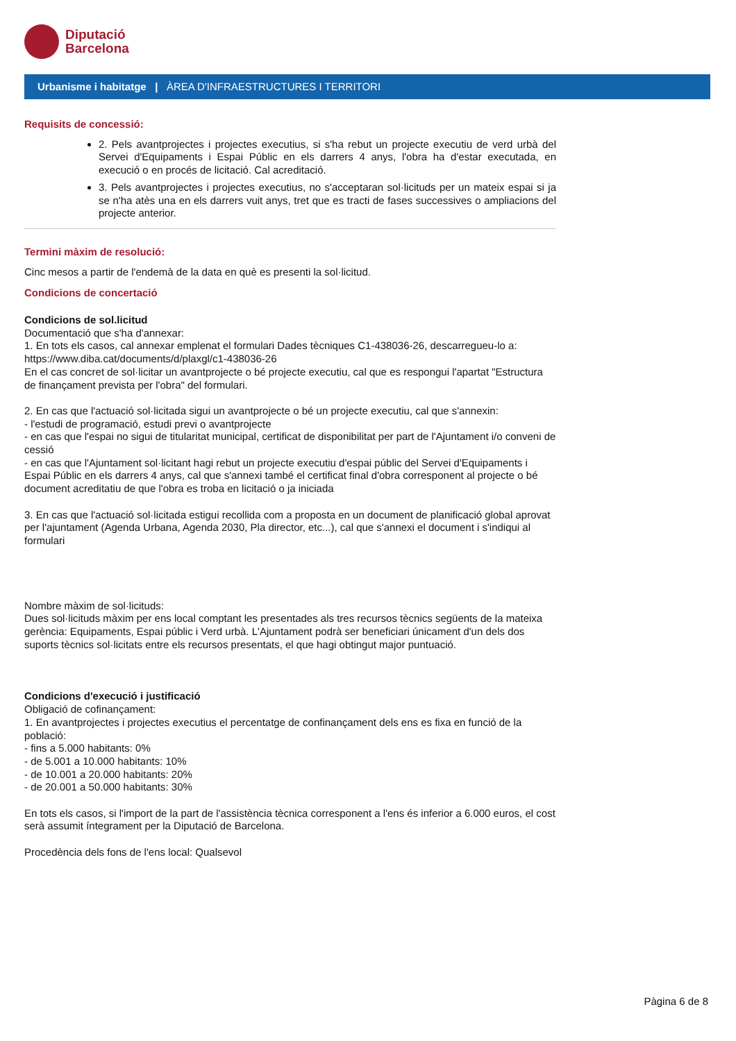Diputació
Barcelona
Urbanisme i habitatge | ÀREA D'INFRAESTRUCTURES I TERRITORI
Requisits de concessió:
2. Pels avantprojectes i projectes executius, si s'ha rebut un projecte executiu de verd urbà del Servei d'Equipaments i Espai Públic en els darrers 4 anys, l'obra ha d'estar executada, en execució o en procés de licitació. Cal acreditació.
3. Pels avantprojectes i projectes executius, no s'acceptaran sol·licituds per un mateix espai si ja se n'ha atès una en els darrers vuit anys, tret que es tracti de fases successives o ampliacions del projecte anterior.
Termini màxim de resolució:
Cinc mesos a partir de l'endemà de la data en què es presenti la sol·licitud.
Condicions de concertació
Condicions de sol.licitud
Documentació que s'ha d'annexar:
1. En tots els casos, cal annexar emplenat el formulari Dades tècniques C1-438036-26, descarregueu-lo a:
https://www.diba.cat/documents/d/plaxgl/c1-438036-26
En el cas concret de sol·licitar un avantprojecte o bé projecte executiu, cal que es respongui l'apartat "Estructura de finançament prevista per l'obra" del formulari.
2. En cas que l'actuació sol·licitada sigui un avantprojecte o bé un projecte executiu, cal que s'annexin:
- l'estudi de programació, estudi previ o avantprojecte
- en cas que l'espai no sigui de titularitat municipal, certificat de disponibilitat per part de l'Ajuntament i/o conveni de cessió
- en cas que l'Ajuntament sol·licitant hagi rebut un projecte executiu d'espai públic del Servei d'Equipaments i Espai Públic en els darrers 4 anys, cal que s'annexi també el certificat final d'obra corresponent al projecte o bé document acreditatiu de que l'obra es troba en licitació o ja iniciada
3. En cas que l'actuació sol·licitada estigui recollida com a proposta en un document de planificació global aprovat per l'ajuntament (Agenda Urbana, Agenda 2030, Pla director, etc...), cal que s'annexi el document i s'indiqui al formulari
Nombre màxim de sol·licituds:
Dues sol·licituds màxim per ens local comptant les presentades als tres recursos tècnics següents de la mateixa gerència: Equipaments, Espai públic i Verd urbà. L'Ajuntament podrà ser beneficiari únicament d'un dels dos suports tècnics sol·licitats entre els recursos presentats, el que hagi obtingut major puntuació.
Condicions d'execució i justificació
Obligació de cofinançament:
1. En avantprojectes i projectes executius el percentatge de confinançament dels ens es fixa en funció de la població:
- fins a 5.000 habitants: 0%
- de 5.001 a 10.000 habitants: 10%
- de 10.001 a 20.000 habitants: 20%
- de 20.001 a 50.000 habitants: 30%
En tots els casos, si l'import de la part de l'assistència tècnica corresponent a l'ens és inferior a 6.000 euros, el cost serà assumit íntegrament per la Diputació de Barcelona.
Procedència dels fons de l'ens local: Qualsevol
Pàgina 6 de 8